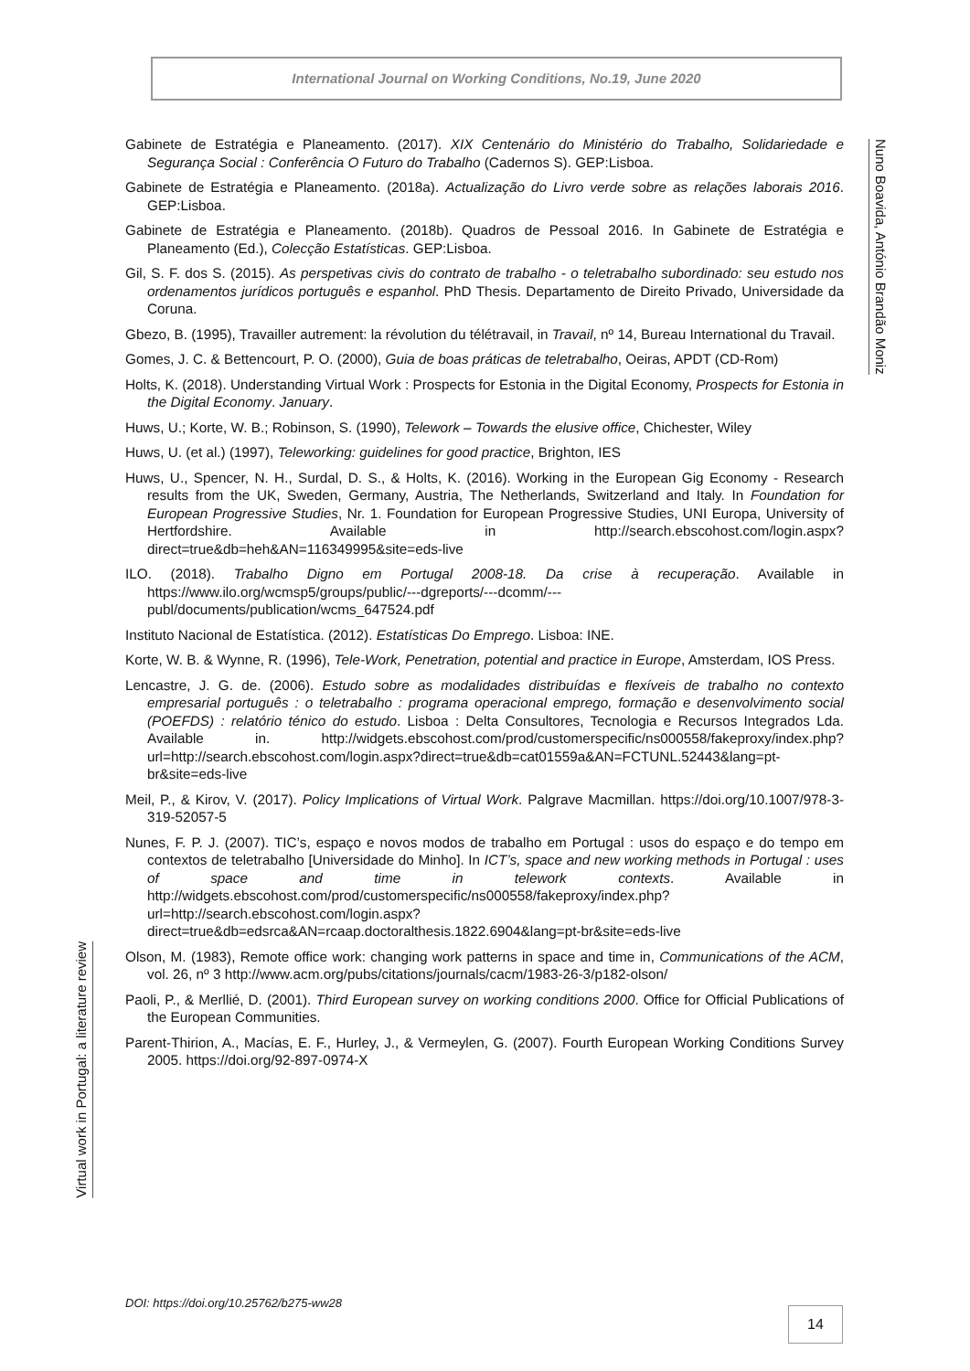International Journal on Working Conditions, No.19, June 2020
Nuno Boavida, António Brandão Moniz
Gabinete de Estratégia e Planeamento. (2017). XIX Centenário do Ministério do Trabalho, Solidariedade e Segurança Social : Conferência O Futuro do Trabalho (Cadernos S). GEP:Lisboa.
Gabinete de Estratégia e Planeamento. (2018a). Actualização do Livro verde sobre as relações laborais 2016. GEP:Lisboa.
Gabinete de Estratégia e Planeamento. (2018b). Quadros de Pessoal 2016. In Gabinete de Estratégia e Planeamento (Ed.), Colecção Estatísticas. GEP:Lisboa.
Gil, S. F. dos S. (2015). As perspetivas civis do contrato de trabalho - o teletrabalho subordinado: seu estudo nos ordenamentos jurídicos português e espanhol. PhD Thesis. Departamento de Direito Privado, Universidade da Coruna.
Gbezo, B. (1995), Travailler autrement: la révolution du télétravail, in Travail, nº 14, Bureau International du Travail.
Gomes, J. C. & Bettencourt, P. O. (2000), Guia de boas práticas de teletrabalho, Oeiras, APDT (CD-Rom)
Holts, K. (2018). Understanding Virtual Work : Prospects for Estonia in the Digital Economy, Prospects for Estonia in the Digital Economy. January.
Huws, U.; Korte, W. B.; Robinson, S. (1990), Telework – Towards the elusive office, Chichester, Wiley
Huws, U. (et al.) (1997), Teleworking: guidelines for good practice, Brighton, IES
Huws, U., Spencer, N. H., Surdal, D. S., & Holts, K. (2016). Working in the European Gig Economy - Research results from the UK, Sweden, Germany, Austria, The Netherlands, Switzerland and Italy. In Foundation for European Progressive Studies, Nr. 1. Foundation for European Progressive Studies, UNI Europa, University of Hertfordshire. Available in http://search.ebscohost.com/login.aspx?direct=true&db=heh&AN=116349995&site=eds-live
ILO. (2018). Trabalho Digno em Portugal 2008-18. Da crise à recuperação. Available in https://www.ilo.org/wcmsp5/groups/public/---dgreports/---dcomm/---publ/documents/publication/wcms_647524.pdf
Instituto Nacional de Estatística. (2012). Estatísticas Do Emprego. Lisboa: INE.
Korte, W. B. & Wynne, R. (1996), Tele-Work, Penetration, potential and practice in Europe, Amsterdam, IOS Press.
Lencastre, J. G. de. (2006). Estudo sobre as modalidades distribuídas e flexíveis de trabalho no contexto empresarial português : o teletrabalho : programa operacional emprego, formação e desenvolvimento social (POEFDS) : relatório ténico do estudo. Lisboa : Delta Consultores, Tecnologia e Recursos Integrados Lda. Available in. http://widgets.ebscohost.com/prod/customerspecific/ns000558/fakeproxy/index.php?url=http://search.ebscohost.com/login.aspx?direct=true&db=cat01559a&AN=FCTUNL.52443&lang=pt-br&site=eds-live
Meil, P., & Kirov, V. (2017). Policy Implications of Virtual Work. Palgrave Macmillan. https://doi.org/10.1007/978-3-319-52057-5
Nunes, F. P. J. (2007). TIC’s, espaço e novos modos de trabalho em Portugal : usos do espaço e do tempo em contextos de teletrabalho [Universidade do Minho]. In ICT’s, space and new working methods in Portugal : uses of space and time in telework contexts. Available in http://widgets.ebscohost.com/prod/customerspecific/ns000558/fakeproxy/index.php?url=http://search.ebscohost.com/login.aspx?direct=true&db=edsrca&AN=rcaap.doctoralthesis.1822.6904&lang=pt-br&site=eds-live
Olson, M. (1983), Remote office work: changing work patterns in space and time in, Communications of the ACM, vol. 26, nº 3 http://www.acm.org/pubs/citations/journals/cacm/1983-26-3/p182-olson/
Paoli, P., & Merllié, D. (2001). Third European survey on working conditions 2000. Office for Official Publications of the European Communities.
Parent-Thirion, A., Macías, E. F., Hurley, J., & Vermeylen, G. (2007). Fourth European Working Conditions Survey 2005. https://doi.org/92-897-0974-X
Virtual work in Portugal: a literature review
DOI: https://doi.org/10.25762/b275-ww28
14